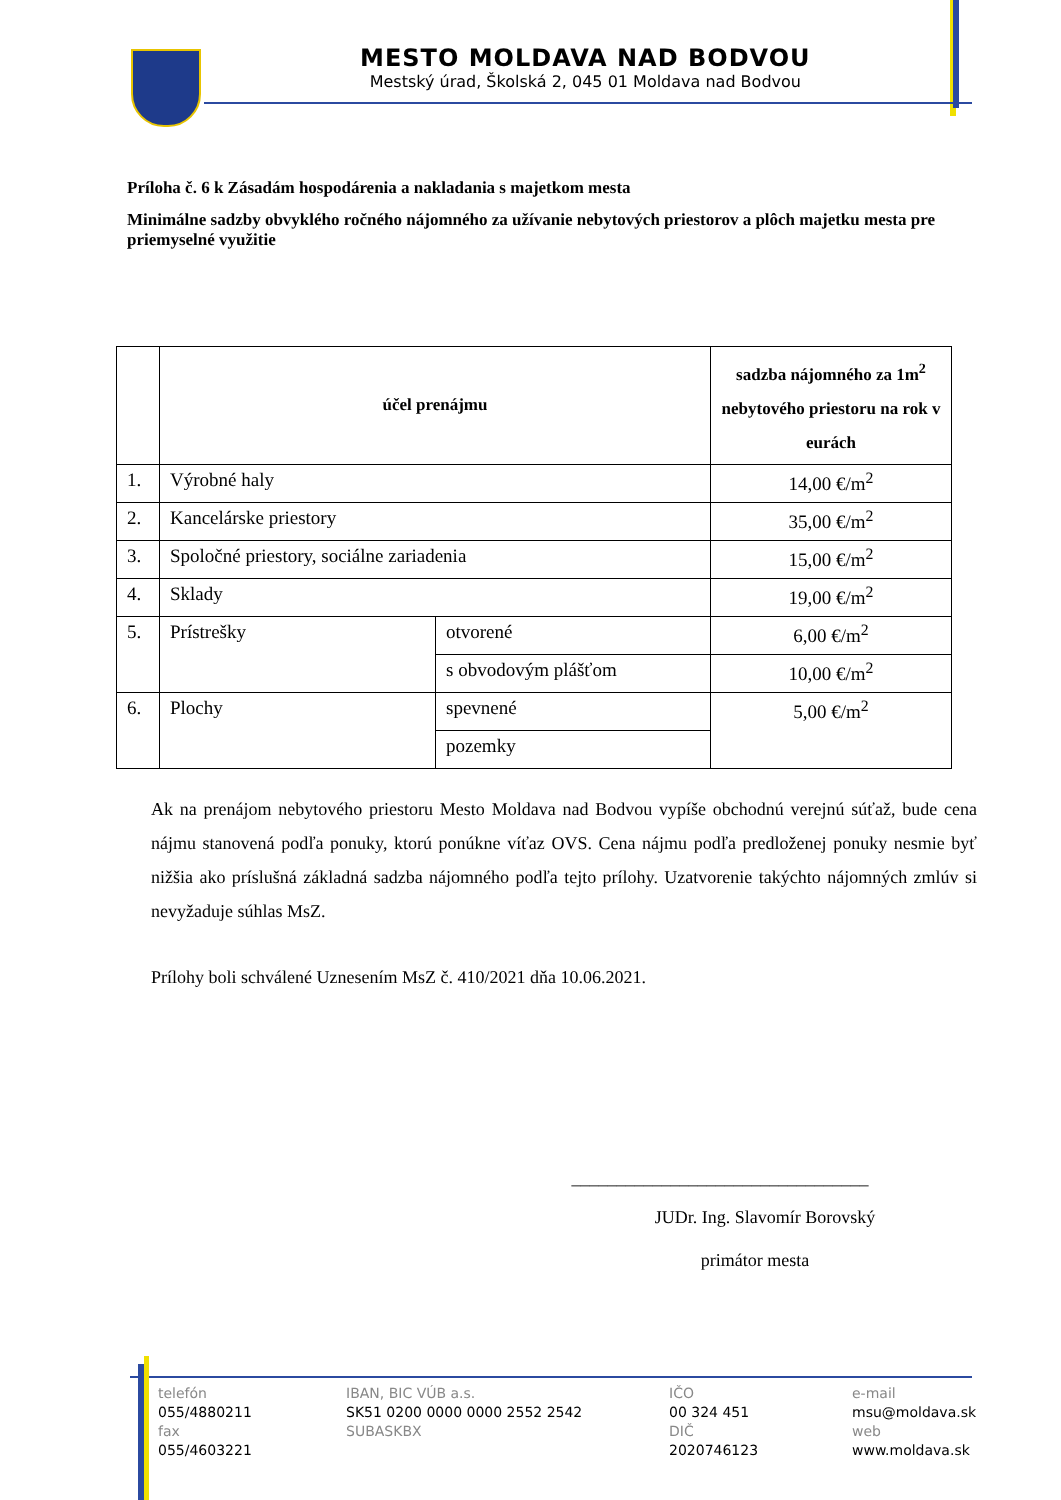MESTO MOLDAVA NAD BODVOU
Mestský úrad, Školská 2, 045 01 Moldava nad Bodvou
Príloha č. 6 k Zásadám hospodárenia a nakladania s majetkom mesta
Minimálne sadzby obvyklého ročného nájomného za užívanie nebytových priestorov a plôch majetku mesta pre priemyselné využitie
| | účel prenájmu | | sadzba nájomného za 1m<sup>2</sup> nebytového priestoru na rok v eurách |
| --- | --- | --- | --- |
| 1. | Výrobné haly | | 14,00 €/m<sup>2</sup> |
| 2. | Kancelárske priestory | | 35,00 €/m<sup>2</sup> |
| 3. | Spoločné priestory, sociálne zariadenia | | 15,00 €/m<sup>2</sup> |
| 4. | Sklady | | 19,00 €/m<sup>2</sup> |
| 5. | Prístrešky | otvorené | 6,00 €/m<sup>2</sup> |
| | | s obvodovým plášťom | 10,00 €/m<sup>2</sup> |
| 6. | Plochy | spevnené | 5,00 €/m<sup>2</sup> |
| | | pozemky | |
Ak na prenájom nebytového priestoru Mesto Moldava nad Bodvou vypíše obchodnú verejnú súťaž, bude cena nájmu stanovená podľa ponuky, ktorú ponúkne víťaz OVS. Cena nájmu podľa predloženej ponuky nesmie byť nižšia ako príslušná základná sadzba nájomného podľa tejto prílohy. Uzatvorenie takýchto nájomných zmlúv si nevyžaduje súhlas MsZ.
Prílohy boli schválené Uznesením MsZ č. 410/2021 dňa 10.06.2021.
_________________________________
JUDr. Ing. Slavomír Borovský
primátor mesta
telefón
055/4880211
fax
055/4603221
IBAN, BIC VÚB a.s.
SK51 0200 0000 0000 2552 2542
SUBASKBX
IČO
00 324 451
DIČ
2020746123
e-mail
msu@moldava.sk
web
www.moldava.sk